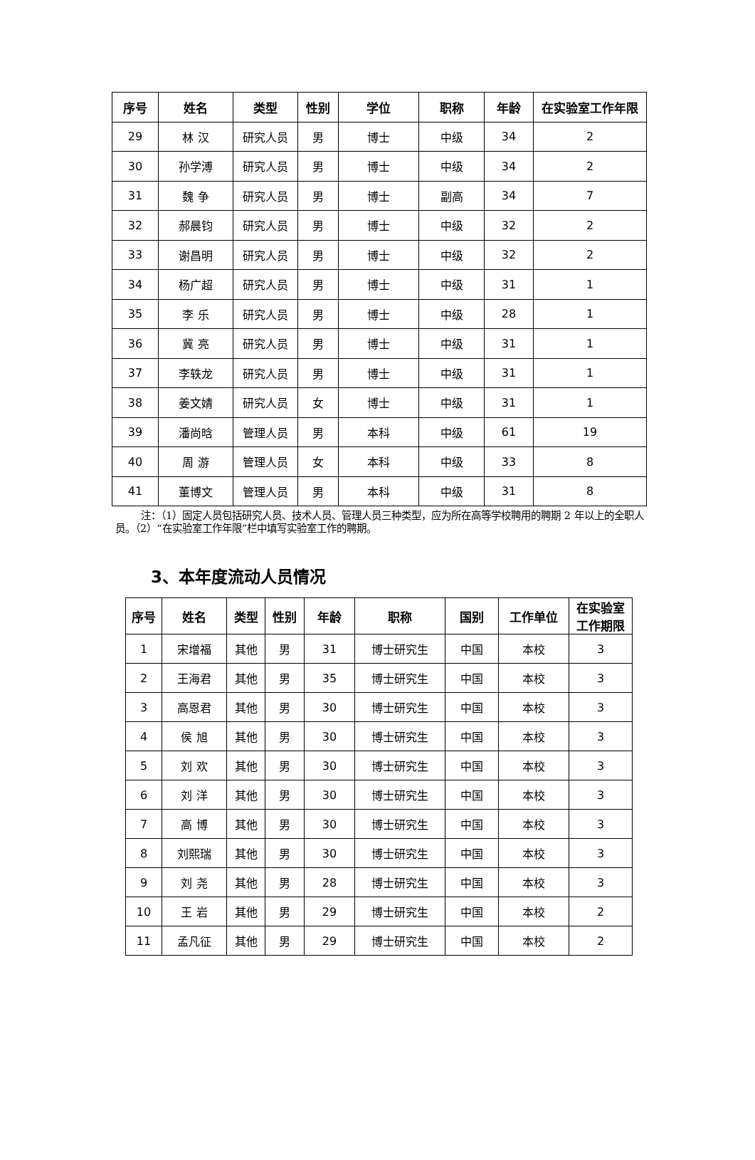| 序号 | 姓名 | 类型 | 性别 | 学位 | 职称 | 年龄 | 在实验室工作年限 |
| --- | --- | --- | --- | --- | --- | --- | --- |
| 29 | 林 汉 | 研究人员 | 男 | 博士 | 中级 | 34 | 2 |
| 30 | 孙学溥 | 研究人员 | 男 | 博士 | 中级 | 34 | 2 |
| 31 | 魏 争 | 研究人员 | 男 | 博士 | 副高 | 34 | 7 |
| 32 | 郝晨钧 | 研究人员 | 男 | 博士 | 中级 | 32 | 2 |
| 33 | 谢昌明 | 研究人员 | 男 | 博士 | 中级 | 32 | 2 |
| 34 | 杨广超 | 研究人员 | 男 | 博士 | 中级 | 31 | 1 |
| 35 | 李 乐 | 研究人员 | 男 | 博士 | 中级 | 28 | 1 |
| 36 | 冀 亮 | 研究人员 | 男 | 博士 | 中级 | 31 | 1 |
| 37 | 李轶龙 | 研究人员 | 男 | 博士 | 中级 | 31 | 1 |
| 38 | 姜文婧 | 研究人员 | 女 | 博士 | 中级 | 31 | 1 |
| 39 | 潘尚晗 | 管理人员 | 男 | 本科 | 中级 | 61 | 19 |
| 40 | 周 游 | 管理人员 | 女 | 本科 | 中级 | 33 | 8 |
| 41 | 董博文 | 管理人员 | 男 | 本科 | 中级 | 31 | 8 |
注：（1）固定人员包括研究人员、技术人员、管理人员三种类型，应为所在高等学校聘用的聘期 2 年以上的全职人员。（2）“在实验室工作年限”栏中填写实验室工作的聘期。
3、本年度流动人员情况
| 序号 | 姓名 | 类型 | 性别 | 年龄 | 职称 | 国别 | 工作单位 | 在实验室 工作期限 |
| --- | --- | --- | --- | --- | --- | --- | --- | --- |
| 1 | 宋增福 | 其他 | 男 | 31 | 博士研究生 | 中国 | 本校 | 3 |
| 2 | 王海君 | 其他 | 男 | 35 | 博士研究生 | 中国 | 本校 | 3 |
| 3 | 高恩君 | 其他 | 男 | 30 | 博士研究生 | 中国 | 本校 | 3 |
| 4 | 侯 旭 | 其他 | 男 | 30 | 博士研究生 | 中国 | 本校 | 3 |
| 5 | 刘 欢 | 其他 | 男 | 30 | 博士研究生 | 中国 | 本校 | 3 |
| 6 | 刘 洋 | 其他 | 男 | 30 | 博士研究生 | 中国 | 本校 | 3 |
| 7 | 高 博 | 其他 | 男 | 30 | 博士研究生 | 中国 | 本校 | 3 |
| 8 | 刘熙瑞 | 其他 | 男 | 30 | 博士研究生 | 中国 | 本校 | 3 |
| 9 | 刘 尧 | 其他 | 男 | 28 | 博士研究生 | 中国 | 本校 | 3 |
| 10 | 王 岩 | 其他 | 男 | 29 | 博士研究生 | 中国 | 本校 | 2 |
| 11 | 孟凡征 | 其他 | 男 | 29 | 博士研究生 | 中国 | 本校 | 2 |